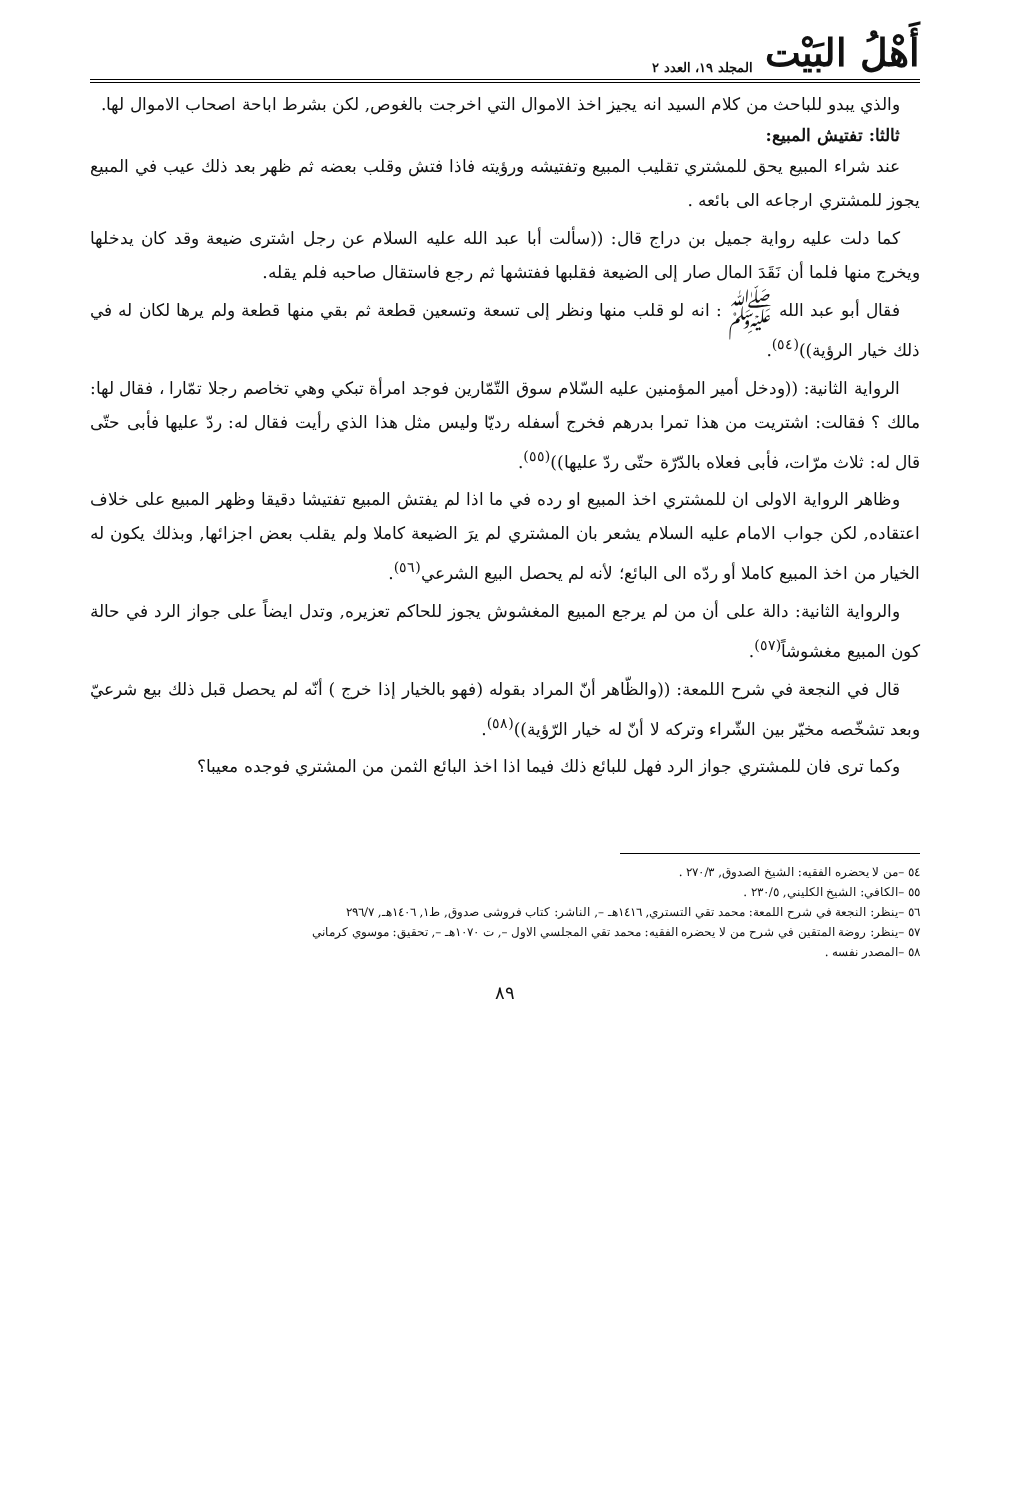أَهْلُ البَيْت المجلد ١٩، العدد ٢
والذي يبدو للباحث من كلام السيد انه يجيز اخذ الاموال التي اخرجت بالغوص, لكن بشرط اباحة اصحاب الاموال لها.
ثالثا: تفتيش المبيع:
عند شراء المبيع يحق للمشتري تقليب المبيع وتفتيشه ورؤيته فاذا فتش وقلب بعضه ثم ظهر بعد ذلك عيب في المبيع يجوز للمشتري ارجاعه الى بائعه .
كما دلت عليه رواية جميل بن دراج قال: ((سألت أبا عبد الله عليه السلام عن رجل اشترى ضيعة وقد كان يدخلها ويخرج منها فلما أن نَقَدَ المال صار إلى الضيعة فقلبها ففتشها ثم رجع فاستقال صاحبه فلم يقله.
فقال أبو عبد الله ﷺ : انه لو قلب منها ونظر إلى تسعة وتسعين قطعة ثم بقي منها قطعة ولم يرها لكان له في ذلك خيار الرؤية))<sup>(٥٤)</sup>.
الرواية الثانية: ((ودخل أمير المؤمنين عليه السّلام سوق التّمّارين فوجد امرأة تبكي وهي تخاصم رجلا تمّارا ، فقال لها: مالك ؟ فقالت: اشتريت من هذا تمرا بدرهم فخرج أسفله رديّا وليس مثل هذا الذي رأيت فقال له: ردّ عليها فأبى حتّى قال له: ثلاث مرّات، فأبى فعلاه بالدّرّة حتّى ردّ عليها))<sup>(٥٥)</sup>.
وظاهر الرواية الاولى ان للمشتري اخذ المبيع او رده في ما اذا لم يفتش المبيع تفتيشا دقيقا وظهر المبيع على خلاف اعتقاده, لكن جواب الامام عليه السلام يشعر بان المشتري لم يرَ الضيعة كاملا ولم يقلب بعض اجزائها, وبذلك يكون له الخيار من اخذ المبيع كاملا أو ردّه الى البائع؛ لأنه لم يحصل البيع الشرعي<sup>(٥٦)</sup>.
والرواية الثانية: دالة على أن من لم يرجع المبيع المغشوش يجوز للحاكم تعزيره, وتدل ايضاً على جواز الرد في حالة كون المبيع مغشوشاً<sup>(٥٧)</sup>.
قال في النجعة في شرح اللمعة: ((والظّاهر أنّ المراد بقوله (فهو بالخيار إذا خرج ) أنّه لم يحصل قبل ذلك بيع شرعيّ وبعد تشخّصه مخيّر بين الشّراء وتركه لا أنّ له خيار الرّؤية))<sup>(٥٨)</sup>.
وكما ترى فان للمشتري جواز الرد فهل للبائع ذلك فيما اذا اخذ البائع الثمن من المشتري فوجده معيبا؟
٥٤ –من لا يحضره الفقيه: الشيخ الصدوق, ٢٧٠/٣ .
٥٥ –الكافي: الشيخ الكليني, ٢٣٠/٥ .
٥٦ –ينظر: النجعة في شرح اللمعة: محمد تقي التستري, ١٤١٦هـ –, الناشر: كتاب فروشى صدوق, ط١, ١٤٠٦هـ, ٢٩٦/٧
٥٧ –ينظر: روضة المتقين في شرح من لا يحضره الفقيه: محمد تقي المجلسي الاول –, ت ١٠٧٠هـ –, تحقيق: موسوي كرماني
٥٨ –المصدر نفسه .
٨٩